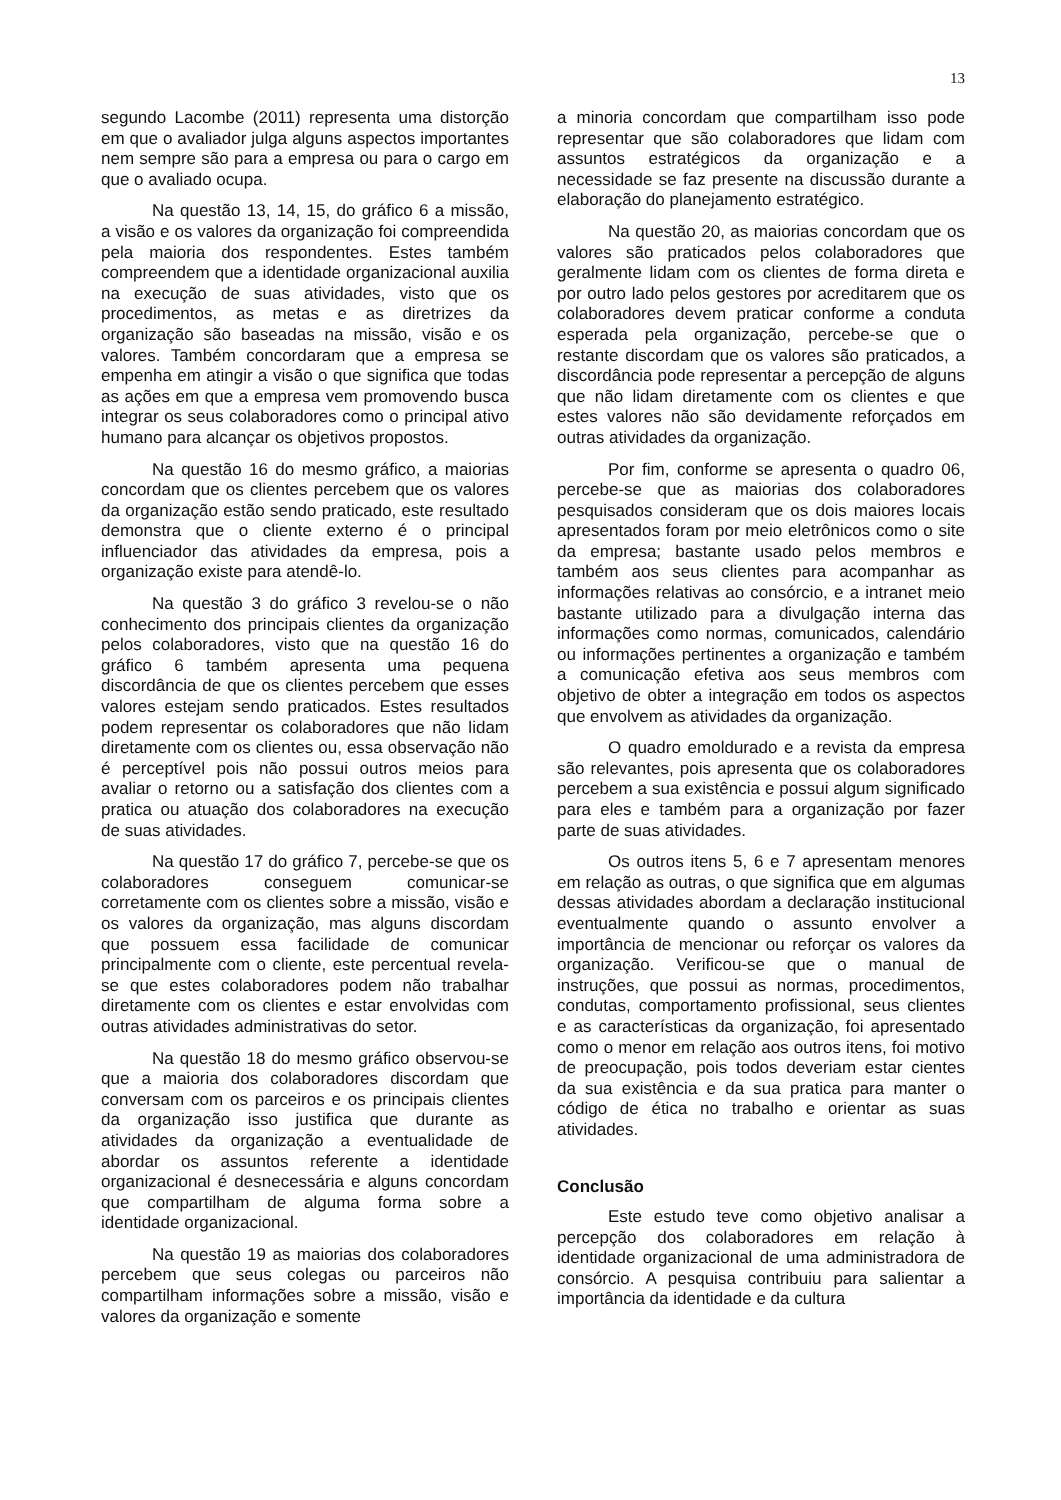13
segundo Lacombe (2011) representa uma distorção em que o avaliador julga alguns aspectos importantes nem sempre são para a empresa ou para o cargo em que o avaliado ocupa.
Na questão 13, 14, 15, do gráfico 6 a missão, a visão e os valores da organização foi compreendida pela maioria dos respondentes. Estes também compreendem que a identidade organizacional auxilia na execução de suas atividades, visto que os procedimentos, as metas e as diretrizes da organização são baseadas na missão, visão e os valores. Também concordaram que a empresa se empenha em atingir a visão o que significa que todas as ações em que a empresa vem promovendo busca integrar os seus colaboradores como o principal ativo humano para alcançar os objetivos propostos.
Na questão 16 do mesmo gráfico, a maiorias concordam que os clientes percebem que os valores da organização estão sendo praticado, este resultado demonstra que o cliente externo é o principal influenciador das atividades da empresa, pois a organização existe para atendê-lo.
Na questão 3 do gráfico 3 revelou-se o não conhecimento dos principais clientes da organização pelos colaboradores, visto que na questão 16 do gráfico 6 também apresenta uma pequena discordância de que os clientes percebem que esses valores estejam sendo praticados. Estes resultados podem representar os colaboradores que não lidam diretamente com os clientes ou, essa observação não é perceptível pois não possui outros meios para avaliar o retorno ou a satisfação dos clientes com a pratica ou atuação dos colaboradores na execução de suas atividades.
Na questão 17 do gráfico 7, percebe-se que os colaboradores conseguem comunicar-se corretamente com os clientes sobre a missão, visão e os valores da organização, mas alguns discordam que possuem essa facilidade de comunicar principalmente com o cliente, este percentual revela-se que estes colaboradores podem não trabalhar diretamente com os clientes e estar envolvidas com outras atividades administrativas do setor.
Na questão 18 do mesmo gráfico observou-se que a maioria dos colaboradores discordam que conversam com os parceiros e os principais clientes da organização isso justifica que durante as atividades da organização a eventualidade de abordar os assuntos referente a identidade organizacional é desnecessária e alguns concordam que compartilham de alguma forma sobre a identidade organizacional.
Na questão 19 as maiorias dos colaboradores percebem que seus colegas ou parceiros não compartilham informações sobre a missão, visão e valores da organização e somente
a minoria concordam que compartilham isso pode representar que são colaboradores que lidam com assuntos estratégicos da organização e a necessidade se faz presente na discussão durante a elaboração do planejamento estratégico.
Na questão 20, as maiorias concordam que os valores são praticados pelos colaboradores que geralmente lidam com os clientes de forma direta e por outro lado pelos gestores por acreditarem que os colaboradores devem praticar conforme a conduta esperada pela organização, percebe-se que o restante discordam que os valores são praticados, a discordância pode representar a percepção de alguns que não lidam diretamente com os clientes e que estes valores não são devidamente reforçados em outras atividades da organização.
Por fim, conforme se apresenta o quadro 06, percebe-se que as maiorias dos colaboradores pesquisados consideram que os dois maiores locais apresentados foram por meio eletrônicos como o site da empresa; bastante usado pelos membros e também aos seus clientes para acompanhar as informações relativas ao consórcio, e a intranet meio bastante utilizado para a divulgação interna das informações como normas, comunicados, calendário ou informações pertinentes a organização e também a comunicação efetiva aos seus membros com objetivo de obter a integração em todos os aspectos que envolvem as atividades da organização.
O quadro emoldurado e a revista da empresa são relevantes, pois apresenta que os colaboradores percebem a sua existência e possui algum significado para eles e também para a organização por fazer parte de suas atividades.
Os outros itens 5, 6 e 7 apresentam menores em relação as outras, o que significa que em algumas dessas atividades abordam a declaração institucional eventualmente quando o assunto envolver a importância de mencionar ou reforçar os valores da organização. Verificou-se que o manual de instruções, que possui as normas, procedimentos, condutas, comportamento profissional, seus clientes e as características da organização, foi apresentado como o menor em relação aos outros itens, foi motivo de preocupação, pois todos deveriam estar cientes da sua existência e da sua pratica para manter o código de ética no trabalho e orientar as suas atividades.
Conclusão
Este estudo teve como objetivo analisar a percepção dos colaboradores em relação à identidade organizacional de uma administradora de consórcio. A pesquisa contribuiu para salientar a importância da identidade e da cultura